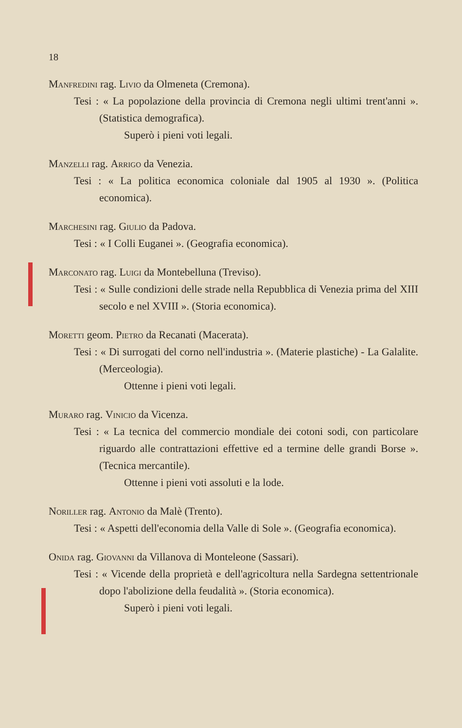18
Manfredini rag. Livio da Olmeneta (Cremona).
Tesi : « La popolazione della provincia di Cremona negli ultimi trent'anni ». (Statistica demografica).
Superò i pieni voti legali.
Manzelli rag. Arrigo da Venezia.
Tesi : « La politica economica coloniale dal 1905 al 1930 ». (Politica economica).
Marchesini rag. Giulio da Padova.
Tesi : « I Colli Euganei ». (Geografia economica).
Marconato rag. Luigi da Montebelluna (Treviso).
Tesi : « Sulle condizioni delle strade nella Repubblica di Venezia prima del XIII secolo e nel XVIII ». (Storia economica).
Moretti geom. Pietro da Recanati (Macerata).
Tesi : « Di surrogati del corno nell'industria ». (Materie plastiche) - La Galalite. (Merceologia).
Ottenne i pieni voti legali.
Muraro rag. Vinicio da Vicenza.
Tesi : « La tecnica del commercio mondiale dei cotoni sodi, con particolare riguardo alle contrattazioni effettive ed a termine delle grandi Borse ». (Tecnica mercantile).
Ottenne i pieni voti assoluti e la lode.
Noriller rag. Antonio da Malè (Trento).
Tesi : « Aspetti dell'economia della Valle di Sole ». (Geografia economica).
Onida rag. Giovanni da Villanova di Monteleone (Sassari).
Tesi : « Vicende della proprietà e dell'agricoltura nella Sardegna settentrionale dopo l'abolizione della feudalità ». (Storia economica).
Superò i pieni voti legali.